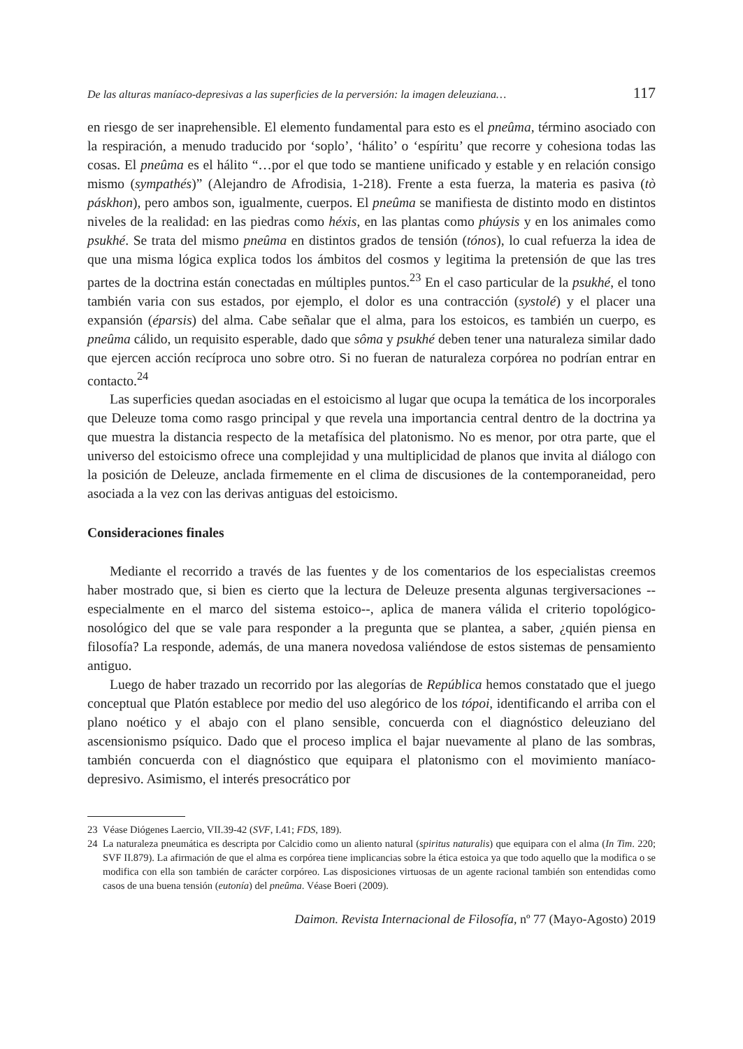De las alturas maníaco-depresivas a las superficies de la perversión: la imagen deleuziana… 117
en riesgo de ser inaprehensible. El elemento fundamental para esto es el pneûma, término asociado con la respiración, a menudo traducido por ‘soplo’, ‘hálito’ o ‘espíritu’ que recorre y cohesiona todas las cosas. El pneûma es el hálito “…por el que todo se mantiene unificado y estable y en relación consigo mismo (sympathés)” (Alejandro de Afrodisia, 1-218). Frente a esta fuerza, la materia es pasiva (tò páskhon), pero ambos son, igualmente, cuerpos. El pneûma se manifiesta de distinto modo en distintos niveles de la realidad: en las piedras como héxis, en las plantas como phúysis y en los animales como psukhé. Se trata del mismo pneûma en distintos grados de tensión (tónos), lo cual refuerza la idea de que una misma lógica explica todos los ámbitos del cosmos y legitima la pretensión de que las tres partes de la doctrina están conectadas en múltiples puntos.<sup>23</sup> En el caso particular de la psukhé, el tono también varia con sus estados, por ejemplo, el dolor es una contracción (systolé) y el placer una expansión (éparsis) del alma. Cabe señalar que el alma, para los estoicos, es también un cuerpo, es pneûma cálido, un requisito esperable, dado que sôma y psukhé deben tener una naturaleza similar dado que ejercen acción recíproca uno sobre otro. Si no fueran de naturaleza corpórea no podrían entrar en contacto.<sup>24</sup>
Las superficies quedan asociadas en el estoicismo al lugar que ocupa la temática de los incorporales que Deleuze toma como rasgo principal y que revela una importancia central dentro de la doctrina ya que muestra la distancia respecto de la metafísica del platonismo. No es menor, por otra parte, que el universo del estoicismo ofrece una complejidad y una multiplicidad de planos que invita al diálogo con la posición de Deleuze, anclada firmemente en el clima de discusiones de la contemporaneidad, pero asociada a la vez con las derivas antiguas del estoicismo.
Consideraciones finales
Mediante el recorrido a través de las fuentes y de los comentarios de los especialistas creemos haber mostrado que, si bien es cierto que la lectura de Deleuze presenta algunas tergiversaciones --especialmente en el marco del sistema estoico--, aplica de manera válida el criterio topológico-nosológico del que se vale para responder a la pregunta que se plantea, a saber, ¿quién piensa en filosofía? La responde, además, de una manera novedosa valiéndose de estos sistemas de pensamiento antiguo.
Luego de haber trazado un recorrido por las alegorías de República hemos constatado que el juego conceptual que Platón establece por medio del uso alegórico de los tópoi, identificando el arriba con el plano noético y el abajo con el plano sensible, concuerda con el diagnóstico deleuziano del ascensionismo psíquico. Dado que el proceso implica el bajar nuevamente al plano de las sombras, también concuerda con el diagnóstico que equipara el platonismo con el movimiento maníaco-depresivo. Asimismo, el interés presocrático por
23 Véase Diógenes Laercio, VII.39-42 (SVF, I.41; FDS, 189).
24 La naturaleza pneumática es descripta por Calcidio como un aliento natural (spiritus naturalis) que equipara con el alma (In Tim. 220; SVF II.879). La afirmación de que el alma es corpórea tiene implicancias sobre la ética estoica ya que todo aquello que la modifica o se modifica con ella son también de carácter corpóreo. Las disposiciones virtuosas de un agente racional también son entendidas como casos de una buena tensión (eutonía) del pneûma. Véase Boeri (2009).
Daimon. Revista Internacional de Filosofía, nº 77 (Mayo-Agosto) 2019